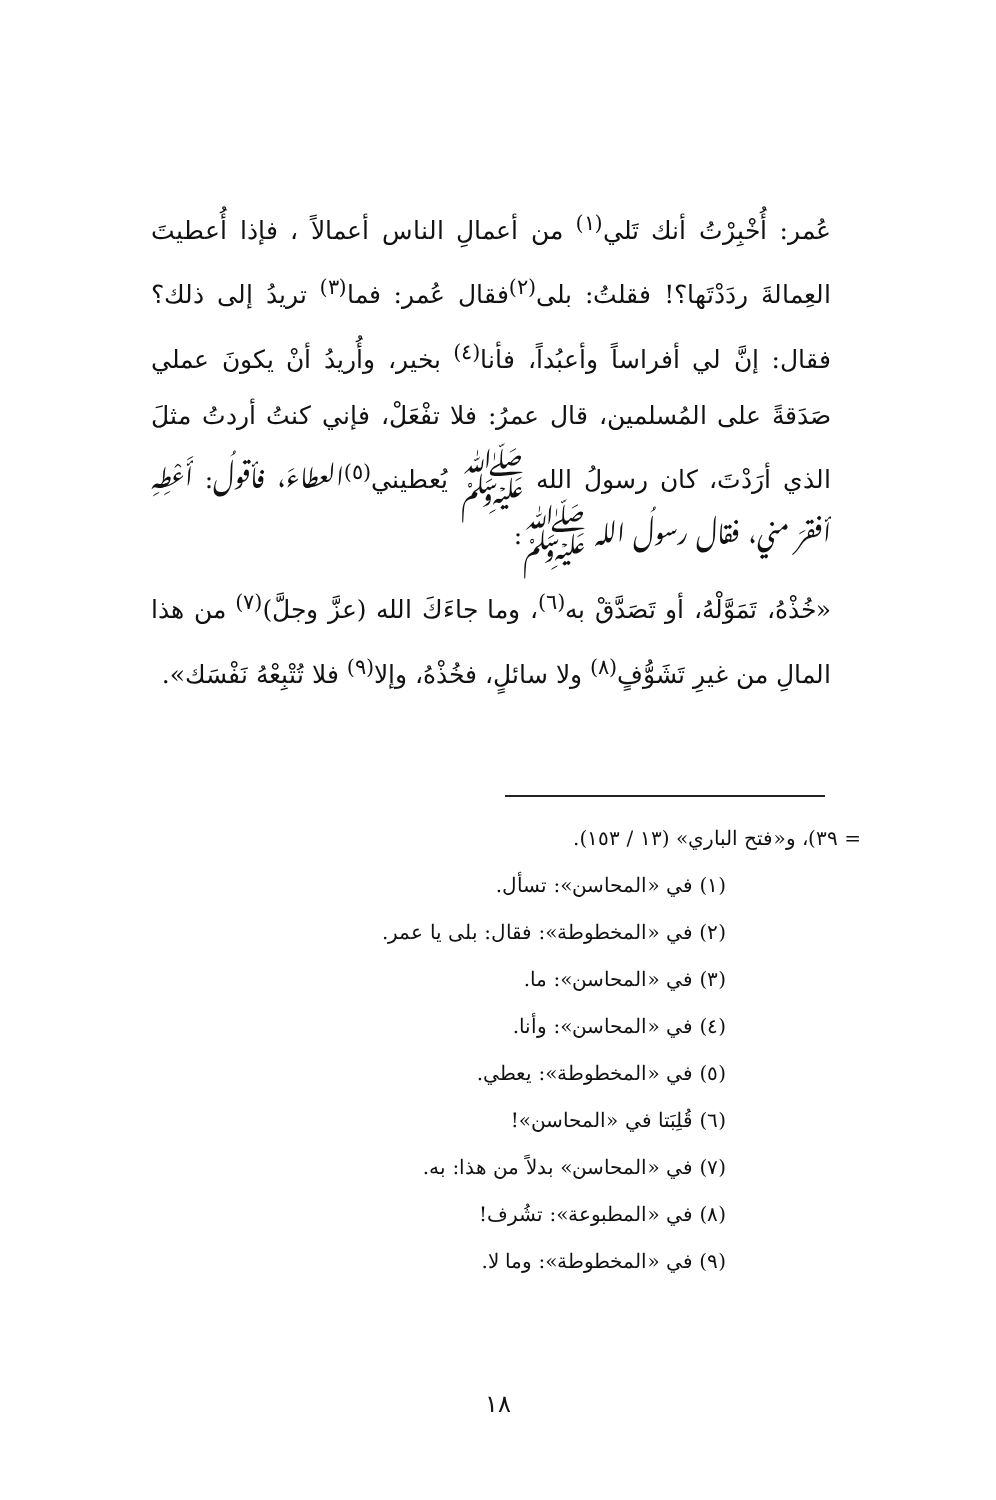عُمر: أُخْبِرْتُ أنك تَلي<sup>(١)</sup> من أعمالِ الناس أعمالاً ، فإذا أُعطيتَ العِمالةَ ردَدْتَها؟! فقلتُ: بلى<sup>(٢)</sup>فقال عُمر: فما<sup>(٣)</sup> تريدُ إلى ذلك؟ فقال: إنَّ لي أفراساً وأعبُداً، فأنا<sup>(٤)</sup> بخير، وأُريدُ أنْ يكونَ عملي صَدَقةً على المُسلمين، قال عمرُ: فلا تفْعَلْ، فإني كنتُ أردتُ مثلَ الذي أرَدْتَ، كان رسولُ الله ﷺ يُعطيني<sup>(٥)</sup>العطاءَ، فأقولُ: أَعْطِهِ أفقرَ مني، فقال رسولُ الله ﷺ:
«خُذْهُ، تَمَوَّلْهُ، أو تَصَدَّقْ به<sup>(٦)</sup>، وما جاءَكَ الله (عزَّ وجلَّ)<sup>(٧)</sup> من هذا المالِ من غيرِ تَشَوُّفٍ<sup>(٨)</sup> ولا سائلٍ، فخُذْهُ، وإلا<sup>(٩)</sup> فلا تُتْبِعْهُ نَفْسَك».
= ٣٩)، و«فتح الباري» (١٣ / ١٥٣).
(١) في «المحاسن»: تسأل.
(٢) في «المخطوطة»: فقال: بلى يا عمر.
(٣) في «المحاسن»: ما.
(٤) في «المحاسن»: وأنا.
(٥) في «المخطوطة»: يعطي.
(٦) قُلِبَتا في «المحاسن»!
(٧) في «المحاسن» بدلاً من هذا: به.
(٨) في «المطبوعة»: تشُرف!
(٩) في «المخطوطة»: وما لا.
١٨